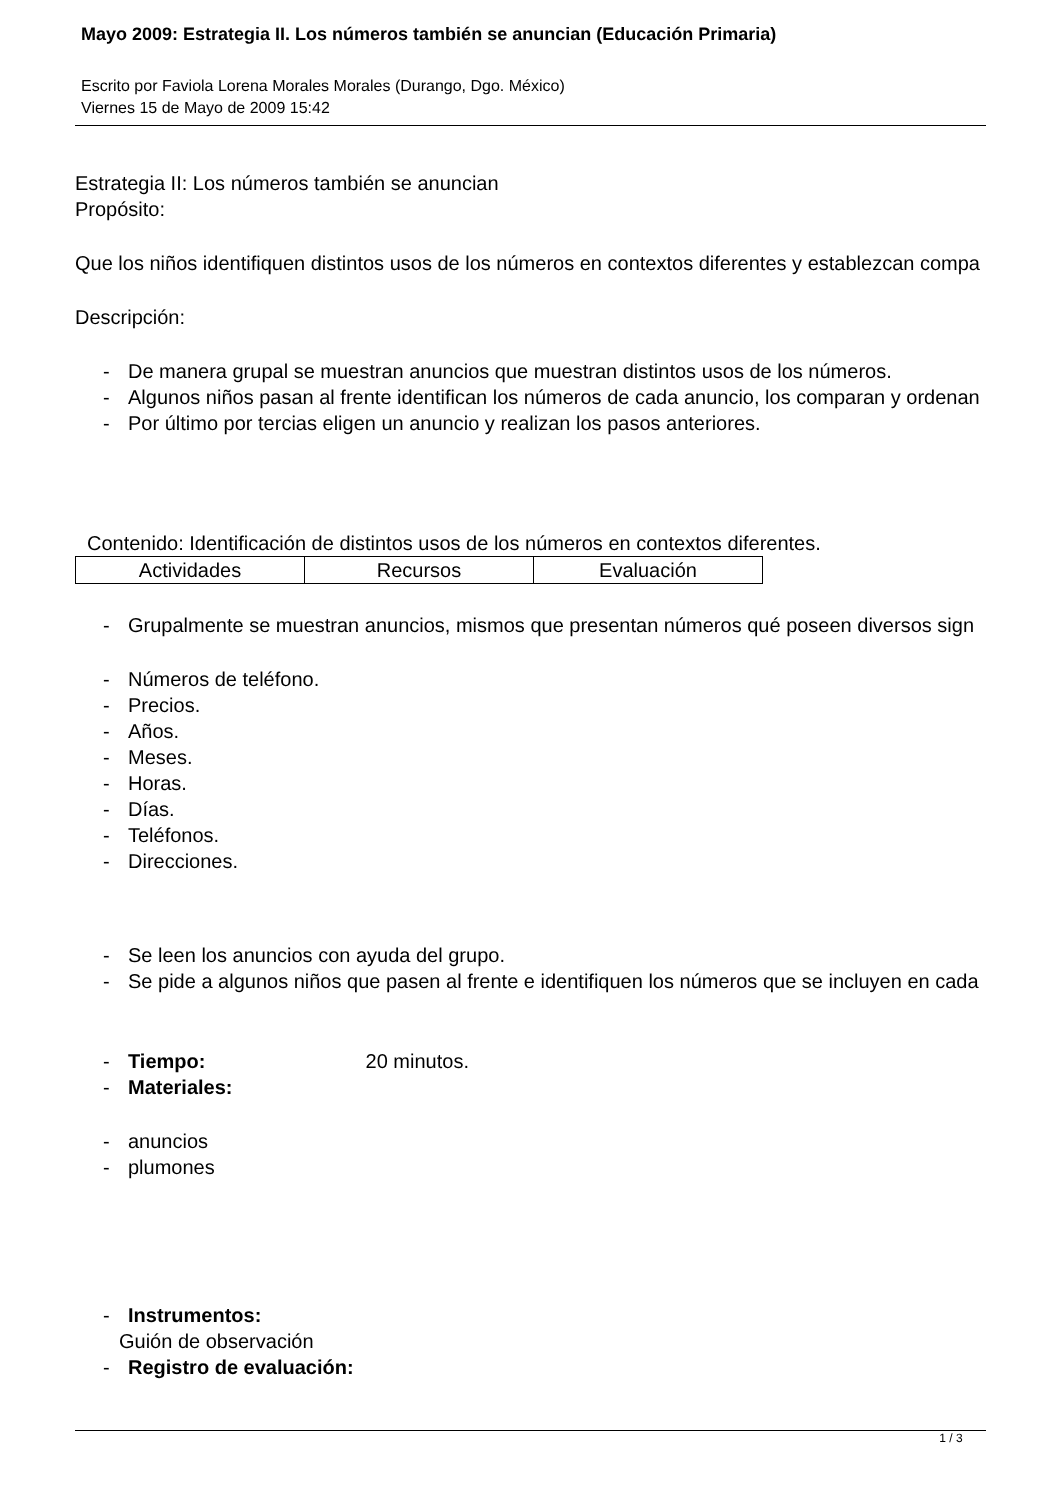Mayo 2009: Estrategia II. Los números también se anuncian (Educación Primaria)
Escrito por Faviola Lorena Morales Morales (Durango, Dgo. México)
Viernes 15 de Mayo de 2009 15:42
Estrategia II: Los números también se anuncian
Propósito:
Que los niños identifiquen distintos usos de los números en contextos diferentes y establezcan compa
Descripción:
- De manera grupal se muestran anuncios que muestran distintos usos de los números.
- Algunos niños pasan al frente identifican los números de cada anuncio, los comparan y ordenan
- Por último por tercias eligen un anuncio y realizan los pasos anteriores.
Contenido: Identificación de distintos usos de los números en contextos diferentes.
| Actividades | Recursos | Evaluación |
- Grupalmente se muestran anuncios, mismos que presentan números qué poseen diversos sign
- Números de teléfono.
- Precios.
- Años.
- Meses.
- Horas.
- Días.
- Teléfonos.
- Direcciones.
- Se leen los anuncios con ayuda del grupo.
- Se pide a algunos niños que pasen al frente e identifiquen los números que se incluyen en cada
- Tiempo: 20 minutos.
- Materiales:
- anuncios
- plumones
- Instrumentos:
Guión de observación
- Registro de evaluación:
1 / 3